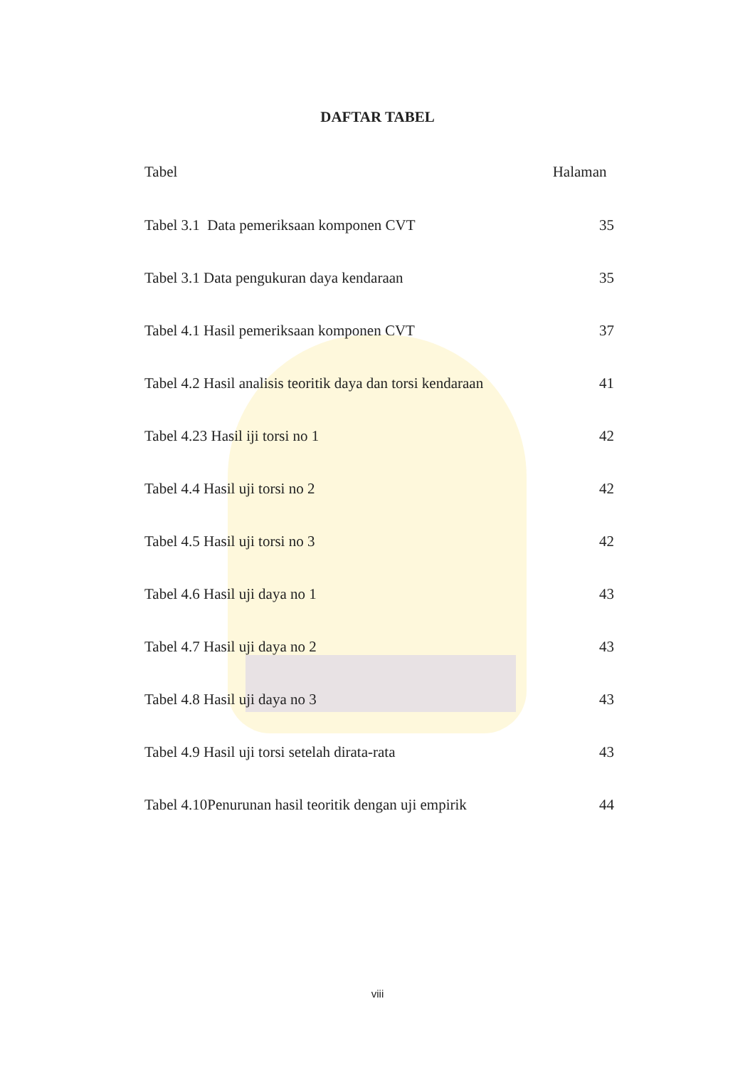DAFTAR TABEL
Tabel Halaman
Tabel 3.1 Data pemeriksaan komponen CVT 35
Tabel 3.1 Data pengukuran daya kendaraan 35
Tabel 4.1 Hasil pemeriksaan komponen CVT 37
Tabel 4.2 Hasil analisis teoritik daya dan torsi kendaraan 41
Tabel 4.23 Hasil iji torsi no 1 42
Tabel 4.4 Hasil uji torsi no 2 42
Tabel 4.5 Hasil uji torsi no 3 42
Tabel 4.6 Hasil uji daya no 1 43
Tabel 4.7 Hasil uji daya no 2 43
Tabel 4.8 Hasil uji daya no 3 43
Tabel 4.9 Hasil uji torsi setelah dirata-rata 43
Tabel 4.10Penurunan hasil teoritik dengan uji empirik 44
viii